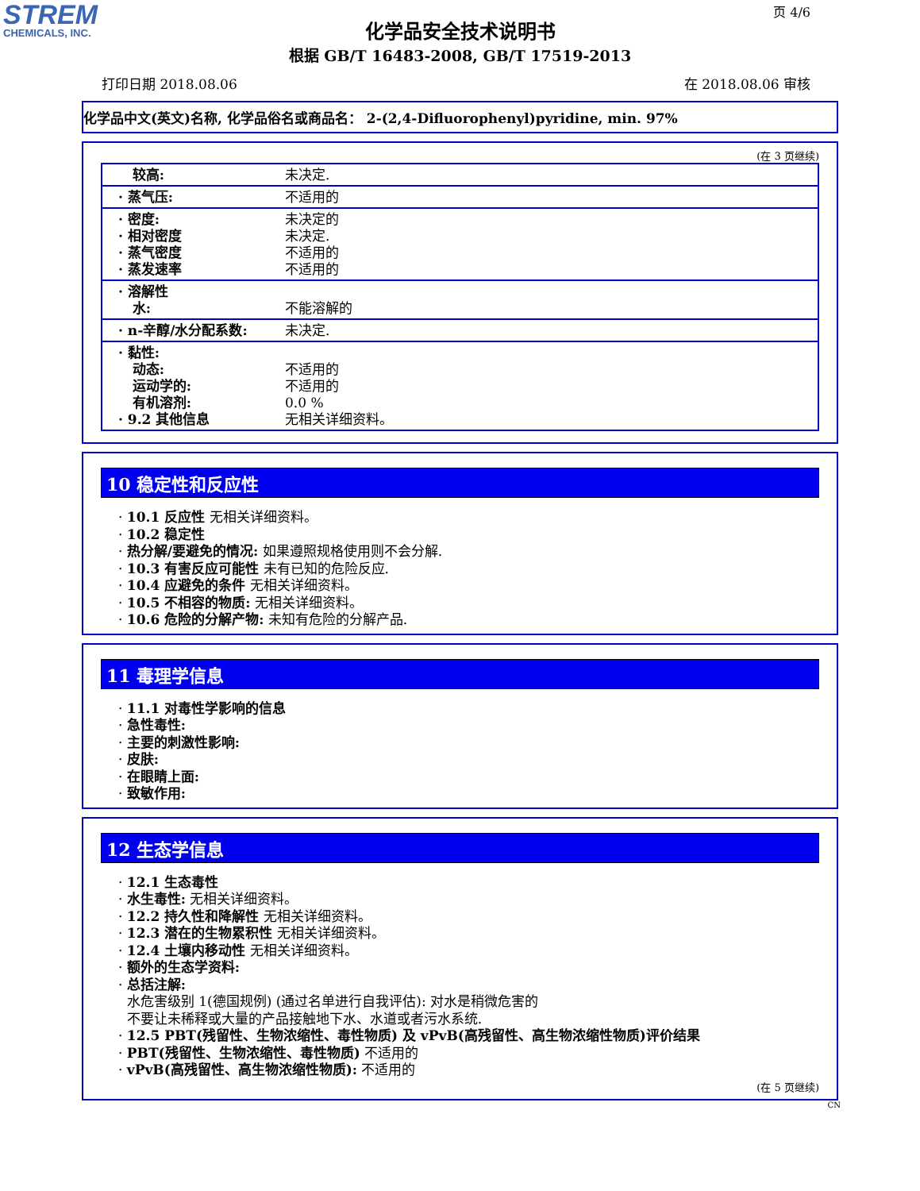STREM
CHEMICALS, INC.
页 4/6
化学品安全技术说明书
根据 GB/T 16483-2008, GB/T 17519-2013
打印日期 2018.08.06 在 2018.08.06 审核
化学品中文(英文)名称, 化学品俗名或商品名： 2-(2,4-Difluorophenyl)pyridine, min. 97%
(在 3 页继续)
| 较高: | 未决定. |
| · 蒸气压: | 不适用的 |
| · 密度: · 相对密度 · 蒸气密度 · 蒸发速率 | 未决定的 未决定. 不适用的 不适用的 |
| · 溶解性 水: | 不能溶解的 |
| · n-辛醇/水分配系数: | 未决定. |
| · 黏性: 动态: 运动学的: 有机溶剂: · 9.2 其他信息 | 不适用的 不适用的 0.0 % 无相关详细资料。 |
10 稳定性和反应性
· 10.1 反应性 无相关详细资料。
· 10.2 稳定性
· 热分解/要避免的情况: 如果遵照规格使用则不会分解.
· 10.3 有害反应可能性 未有已知的危险反应.
· 10.4 应避免的条件 无相关详细资料。
· 10.5 不相容的物质: 无相关详细资料。
· 10.6 危险的分解产物: 未知有危险的分解产品.
11 毒理学信息
· 11.1 对毒性学影响的信息
· 急性毒性:
· 主要的刺激性影响:
· 皮肤:
· 在眼睛上面:
· 致敏作用:
12 生态学信息
· 12.1 生态毒性
· 水生毒性: 无相关详细资料。
· 12.2 持久性和降解性 无相关详细资料。
· 12.3 潜在的生物累积性 无相关详细资料。
· 12.4 土壤内移动性 无相关详细资料。
· 额外的生态学资料:
· 总括注解:
水危害级别 1(德国规例) (通过名单进行自我评估): 对水是稍微危害的
不要让未稀释或大量的产品接触地下水、水道或者污水系统.
· 12.5 PBT(残留性、生物浓缩性、毒性物质) 及 vPvB(高残留性、高生物浓缩性物质)评价结果
· PBT(残留性、生物浓缩性、毒性物质) 不适用的
· vPvB(高残留性、高生物浓缩性物质): 不适用的
(在 5 页继续)
CN